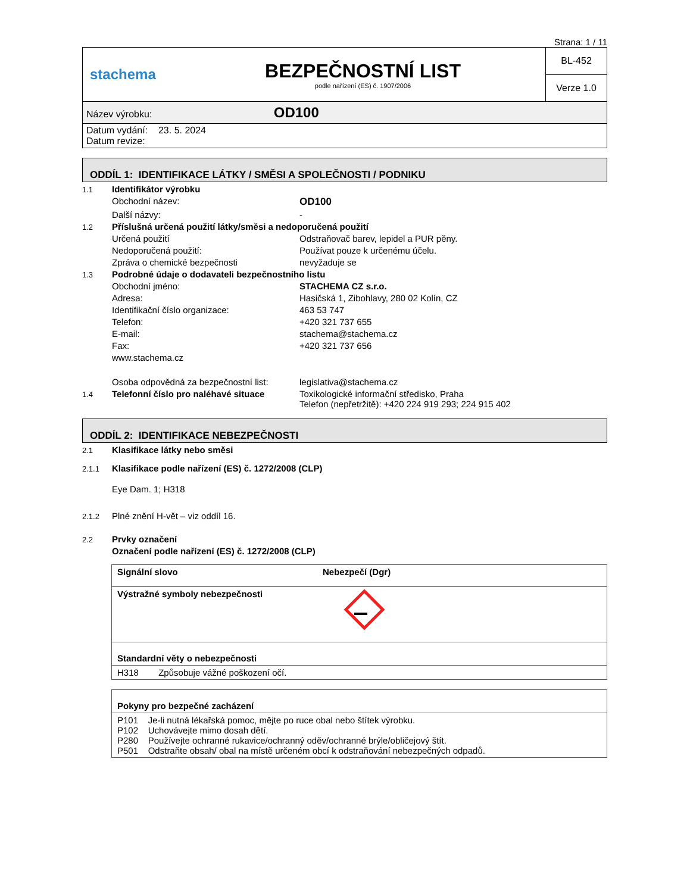Strana: 1 / 11
| stachema | BEZPEČNOSTNÍ LIST podle nařízení (ES) č. 1907/2006 | BL-452 |
| | | Verze 1.0 |
| Název výrobku: OD100 | | |
| Datum vydání: 23. 5. 2024 Datum revize: | | |
ODDÍL 1: IDENTIFIKACE LÁTKY / SMĚSI A SPOLEČNOSTI / PODNIKU
1.1 Identifikátor výrobku
Obchodní název: OD100
Další názvy: -
1.2 Příslušná určená použití látky/směsi a nedoporučená použití
Určená použití Odstraňovač barev, lepidel a PUR pěny.
Nedoporučená použití: Používat pouze k určenému účelu.
Zpráva o chemické bezpečnosti nevyžaduje se
1.3 Podrobné údaje o dodavateli bezpečnostního listu
Obchodní jméno: STACHEMA CZ s.r.o.
Adresa: Hasičská 1, Zibohlavy, 280 02 Kolín, CZ
Identifikační číslo organizace: 463 53 747
Telefon: +420 321 737 655
E-mail: stachema@stachema.cz
Fax: +420 321 737 656
www.stachema.cz
Osoba odpovědná za bezpečnostní list: legislativa@stachema.cz
1.4 Telefonní číslo pro naléhavé situace Toxikologické informační středisko, Praha
Telefon (nepřetržitě): +420 224 919 293; 224 915 402
ODDÍL 2: IDENTIFIKACE NEBEZPEČNOSTI
2.1 Klasifikace látky nebo směsi
2.1.1 Klasifikace podle nařízení (ES) č. 1272/2008 (CLP)
Eye Dam. 1; H318
2.1.2 Plné znění H-vět – viz oddíl 16.
2.2 Prvky označení
Označení podle nařízení (ES) č. 1272/2008 (CLP)
Signální slovo Nebezpečí (Dgr)
Výstražné symboly nebezpečnosti
Standardní věty o nebezpečnosti
H318 Způsobuje vážné poškození očí.
Pokyny pro bezpečné zacházení
P101 Je-li nutná lékařská pomoc, mějte po ruce obal nebo štítek výrobku.
P102 Uchovávejte mimo dosah dětí.
P280 Používejte ochranné rukavice/ochranný oděv/ochranné brýle/obličejový štít.
P501 Odstraňte obsah/ obal na místě určeném obcí k odstraňování nebezpečných odpadů.